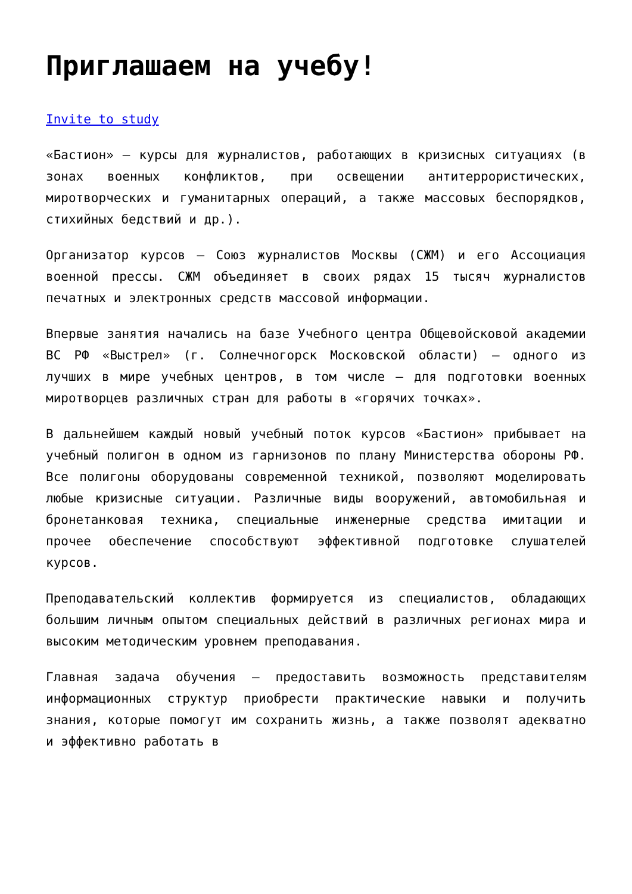Приглашаем на учебу!
Invite to study
«Бастион» – курсы для журналистов, работающих в кризисных ситуациях (в зонах военных конфликтов, при освещении антитеррористических, миротворческих и гуманитарных операций, а также массовых беспорядков, стихийных бедствий и др.).
Организатор курсов – Союз журналистов Москвы (СЖМ) и его Ассоциация военной прессы. СЖМ объединяет в своих рядах 15 тысяч журналистов печатных и электронных средств массовой информации.
Впервые занятия начались на базе Учебного центра Общевойсковой академии ВС РФ «Выстрел» (г. Солнечногорск Московской области) – одного из лучших в мире учебных центров, в том числе – для подготовки военных миротворцев различных стран для работы в «горячих точках».
В дальнейшем каждый новый учебный поток курсов «Бастион» прибывает на учебный полигон в одном из гарнизонов по плану Министерства обороны РФ. Все полигоны оборудованы современной техникой, позволяют моделировать любые кризисные ситуации. Различные виды вооружений, автомобильная и бронетанковая техника, специальные инженерные средства имитации и прочее обеспечение способствуют эффективной подготовке слушателей курсов.
Преподавательский коллектив формируется из специалистов, обладающих большим личным опытом специальных действий в различных регионах мира и высоким методическим уровнем преподавания.
Главная задача обучения – предоставить возможность представителям информационных структур приобрести практические навыки и получить знания, которые помогут им сохранить жизнь, а также позволят адекватно и эффективно работать в